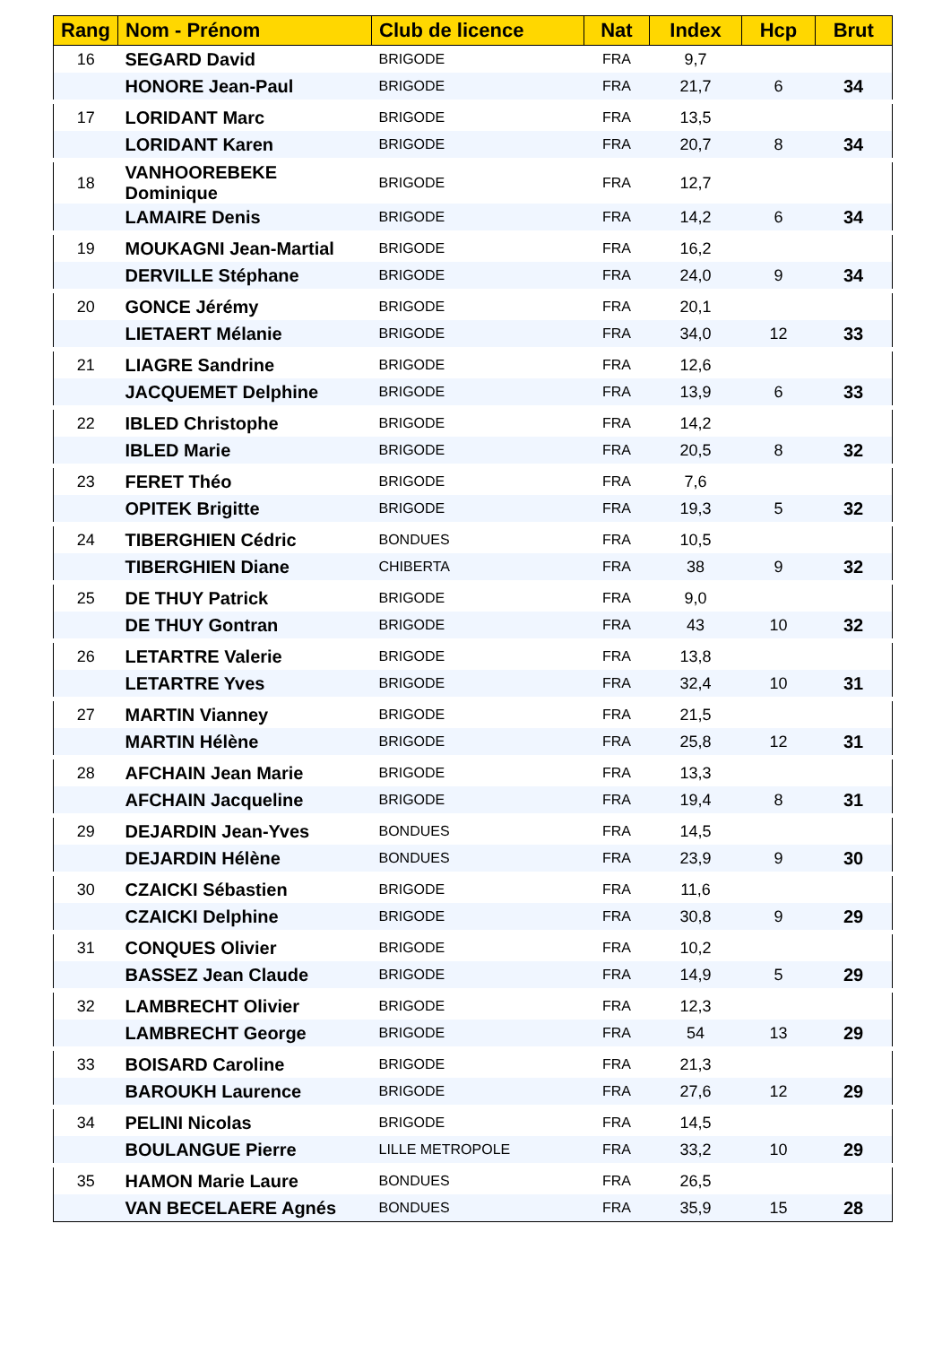| Rang | Nom - Prénom | Club de licence | Nat | Index | Hcp | Brut |
| --- | --- | --- | --- | --- | --- | --- |
| 16 | SEGARD David | BRIGODE | FRA | 9,7 | | |
| | HONORE Jean-Paul | BRIGODE | FRA | 21,7 | 6 | 34 |
| 17 | LORIDANT Marc | BRIGODE | FRA | 13,5 | | |
| | LORIDANT Karen | BRIGODE | FRA | 20,7 | 8 | 34 |
| 18 | VANHOOREBEKE Dominique | BRIGODE | FRA | 12,7 | | |
| | LAMAIRE Denis | BRIGODE | FRA | 14,2 | 6 | 34 |
| 19 | MOUKAGNI Jean-Martial | BRIGODE | FRA | 16,2 | | |
| | DERVILLE Stéphane | BRIGODE | FRA | 24,0 | 9 | 34 |
| 20 | GONCE Jérémy | BRIGODE | FRA | 20,1 | | |
| | LIETAERT Mélanie | BRIGODE | FRA | 34,0 | 12 | 33 |
| 21 | LIAGRE Sandrine | BRIGODE | FRA | 12,6 | | |
| | JACQUEMET Delphine | BRIGODE | FRA | 13,9 | 6 | 33 |
| 22 | IBLED Christophe | BRIGODE | FRA | 14,2 | | |
| | IBLED Marie | BRIGODE | FRA | 20,5 | 8 | 32 |
| 23 | FERET Théo | BRIGODE | FRA | 7,6 | | |
| | OPITEK Brigitte | BRIGODE | FRA | 19,3 | 5 | 32 |
| 24 | TIBERGHIEN Cédric | BONDUES | FRA | 10,5 | | |
| | TIBERGHIEN Diane | CHIBERTA | FRA | 38 | 9 | 32 |
| 25 | DE THUY Patrick | BRIGODE | FRA | 9,0 | | |
| | DE THUY Gontran | BRIGODE | FRA | 43 | 10 | 32 |
| 26 | LETARTRE Valerie | BRIGODE | FRA | 13,8 | | |
| | LETARTRE Yves | BRIGODE | FRA | 32,4 | 10 | 31 |
| 27 | MARTIN Vianney | BRIGODE | FRA | 21,5 | | |
| | MARTIN Hélène | BRIGODE | FRA | 25,8 | 12 | 31 |
| 28 | AFCHAIN Jean Marie | BRIGODE | FRA | 13,3 | | |
| | AFCHAIN Jacqueline | BRIGODE | FRA | 19,4 | 8 | 31 |
| 29 | DEJARDIN Jean-Yves | BONDUES | FRA | 14,5 | | |
| | DEJARDIN Hélène | BONDUES | FRA | 23,9 | 9 | 30 |
| 30 | CZAICKI Sébastien | BRIGODE | FRA | 11,6 | | |
| | CZAICKI Delphine | BRIGODE | FRA | 30,8 | 9 | 29 |
| 31 | CONQUES Olivier | BRIGODE | FRA | 10,2 | | |
| | BASSEZ Jean Claude | BRIGODE | FRA | 14,9 | 5 | 29 |
| 32 | LAMBRECHT Olivier | BRIGODE | FRA | 12,3 | | |
| | LAMBRECHT George | BRIGODE | FRA | 54 | 13 | 29 |
| 33 | BOISARD Caroline | BRIGODE | FRA | 21,3 | | |
| | BAROUKH Laurence | BRIGODE | FRA | 27,6 | 12 | 29 |
| 34 | PELINI Nicolas | BRIGODE | FRA | 14,5 | | |
| | BOULANGUE Pierre | LILLE METROPOLE | FRA | 33,2 | 10 | 29 |
| 35 | HAMON Marie Laure | BONDUES | FRA | 26,5 | | |
| | VAN BECELAERE Agnés | BONDUES | FRA | 35,9 | 15 | 28 |